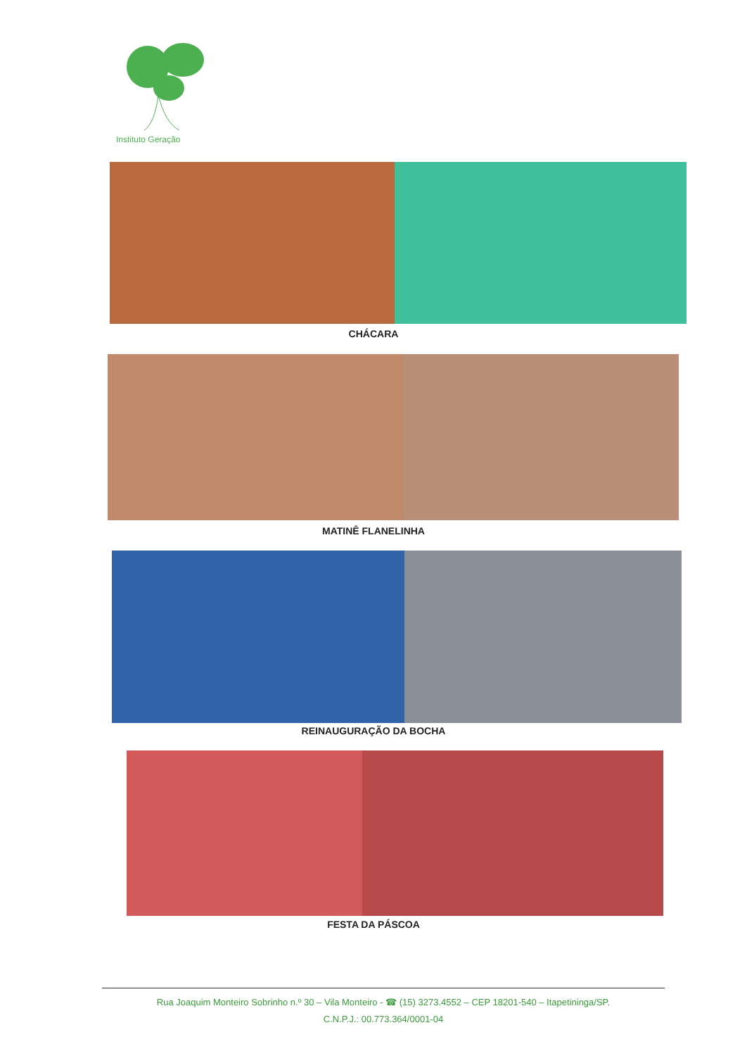Instituto Geração
CHÁCARA
MATINÊ FLANELINHA
REINAUGURAÇÃO DA BOCHA
FESTA DA PÁSCOA
Rua Joaquim Monteiro Sobrinho n.º 30 – Vila Monteiro - ☎ (15) 3273.4552 – CEP 18201-540 – Itapetininga/SP.
C.N.P.J.: 00.773.364/0001-04